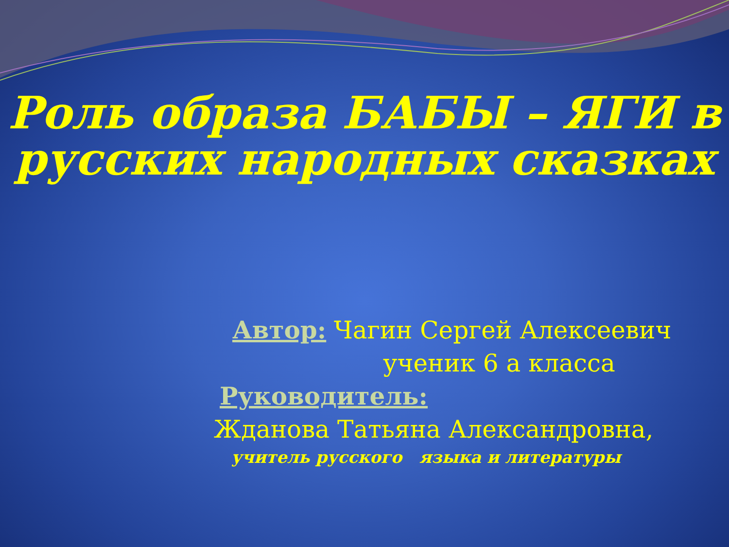Роль образа БАБЫ – ЯГИ в
русских народных сказках
Автор: Чагин Сергей Алексеевич
ученик 6 а класса
Руководитель:
Жданова Татьяна Александровна,
учитель русского языка и литературы